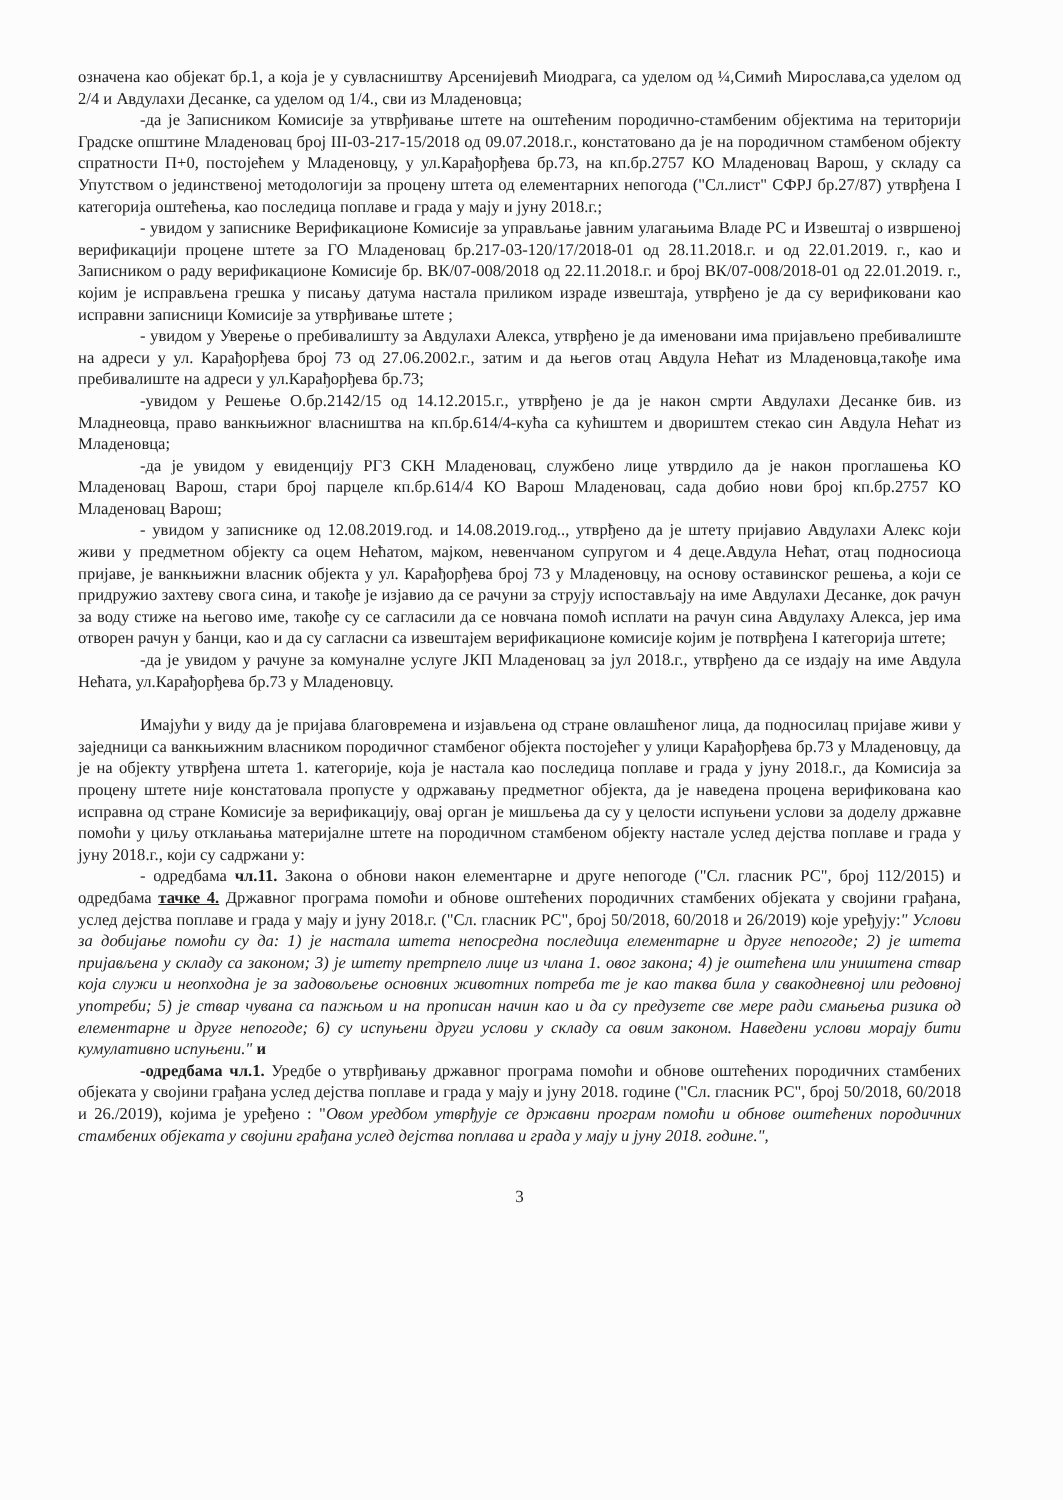означена као објекат бр.1, а која је у сувласништву Арсенијевић Миодрага, са уделом од ¼,Симић Мирослава,са уделом од 2/4 и Авдулахи Десанке, са уделом од 1/4., сви из Младеновца;
-да је Записником Комисије за утврђивање штете на оштећеним породично-стамбеним објектима на територији Градске општине Младеновац број III-03-217-15/2018 од 09.07.2018.г., констатовано да је на породичном стамбеном објекту спратности П+0, постојећем у Младеновцу, у ул.Карађорђева бр.73, на кп.бр.2757 КО Младеновац Варош, у складу са Упутством о јединственој методологији за процену штета од елементарних непогода ("Сл.лист" СФРЈ бр.27/87) утврђена I категорија оштећења, као последица поплаве и града у мају и јуну 2018.г.;
- увидом у записнике Верификационе Комисије за управљање јавним улагањима Владе РС и Извештај о извршеној верификацији процене штете за ГО Младеновац бр.217-03-120/17/2018-01 од 28.11.2018.г. и од 22.01.2019. г., као и Записником о раду верификационе Комисије бр. ВК/07-008/2018 од 22.11.2018.г. и број ВК/07-008/2018-01 од 22.01.2019. г., којим је исправљена грешка у писању датума настала приликом израде извештаја, утврђено је да су верификовани као исправни записници Комисије за утврђивање штете ;
- увидом у Уверење о пребивалишту за Авдулахи Алекса, утврђено је да именовани има пријављено пребивалиште на адреси у ул. Карађорђева број 73 од 27.06.2002.г., затим и да његов отац Авдула Нећат из Младеновца,такође има пребивалиште на адреси у ул.Карађорђева бр.73;
-увидом у Решење О.бр.2142/15 од 14.12.2015.г., утврђено је да је након смрти Авдулахи Десанке бив. из Младнеовца, право ванкњижног власништва на кп.бр.614/4-кућа са кућиштем и двориштем стекао син Авдула Нећат из Младеновца;
-да је увидом у евиденцију РГЗ СКН Младеновац, службено лице утврдило да је након проглашења КО Младеновац Варош, стари број парцеле кп.бр.614/4 КО Варош Младеновац, сада добио нови број кп.бр.2757 КО Младеновац Варош;
- увидом у записнике од 12.08.2019.год. и 14.08.2019.год.., утврђено да је штету пријавио Авдулахи Алекс који живи у предметном објекту са оцем Нећатом, мајком, невенчаном супругом и 4 деце.Авдула Нећат, отац подносиоца пријаве, је ванкњижни власник објекта у ул. Карађорђева број 73 у Младеновцу, на основу оставинског решења, а који се придружио захтеву свога сина, и такође је изјавио да се рачуни за струју испостављају на име Авдулахи Десанке, док рачун за воду стиже на његово име, такође су се сагласили да се новчана помоћ исплати на рачун сина Авдулаху Алекса, јер има отворен рачун у банци, као и да су сагласни са извештајем верификационе комисије којим је потврђена I категорија штете;
-да је увидом у рачуне за комуналне услуге ЈКП Младеновац за јул 2018.г., утврђено да се издају на име Авдула Нећата, ул.Карађорђева бр.73 у Младеновцу.
Имајући у виду да је пријава благовремена и изјављена од стране овлашћеног лица, да подносилац пријаве живи у заједници са ванкњижним власником породичног стамбеног објекта постојећег у улици Карађорђева бр.73 у Младеновцу, да је на објекту утврђена штета 1. категорије, која је настала као последица поплаве и града у јуну 2018.г., да Комисија за процену штете није констатовала пропусте у одржавању предметног објекта, да је наведена процена верификована као исправна од стране Комисије за верификацију, овај орган је мишљења да су у целости испуњени услови за доделу државне помоћи у циљу отклањања материјалне штете на породичном стамбеном објекту настале услед дејства поплаве и града у јуну 2018.г., који су садржани у:
- одредбама чл.11. Закона о обнови након елементарне и друге непогоде ("Сл. гласник РС", број 112/2015) и одредбама тачке 4. Државног програма помоћи и обнове оштећених породичних стамбених објеката у својини грађана, услед дејства поплаве и града у мају и јуну 2018.г. ("Сл. гласник РС", број 50/2018, 60/2018 и 26/2019) које уређују:" Услови за добијање помоћи су да: 1) је настала штета непосредна последица елементарне и друге непогоде; 2) је штета пријављена у складу са законом; 3) је штету претрпело лице из члана 1. овог закона; 4) је оштећена или уништена ствар која служи и неопходна је за задовољење основних животних потреба те је као таква била у свакодневној или редовној употреби; 5) је ствар чувана са пажњом и на прописан начин као и да су предузете све мере ради смањења ризика од елементарне и друге непогоде; 6) су испуњени други услови у складу са овим законом. Наведени услови морају бити кумулативно испуњени." и
-одредбама чл.1. Уредбе о утврђивању државног програма помоћи и обнове оштећених породичних стамбених објеката у својини грађана услед дејства поплаве и града у мају и јуну 2018. године ("Сл. гласник РС", број 50/2018, 60/2018 и 26./2019), којима је уређено : "Овом уредбом утврђује се државни програм помоћи и обнове оштећених породичних стамбених објеката у својини грађана услед дејства поплава и града у мају и јуну 2018. године.",
3